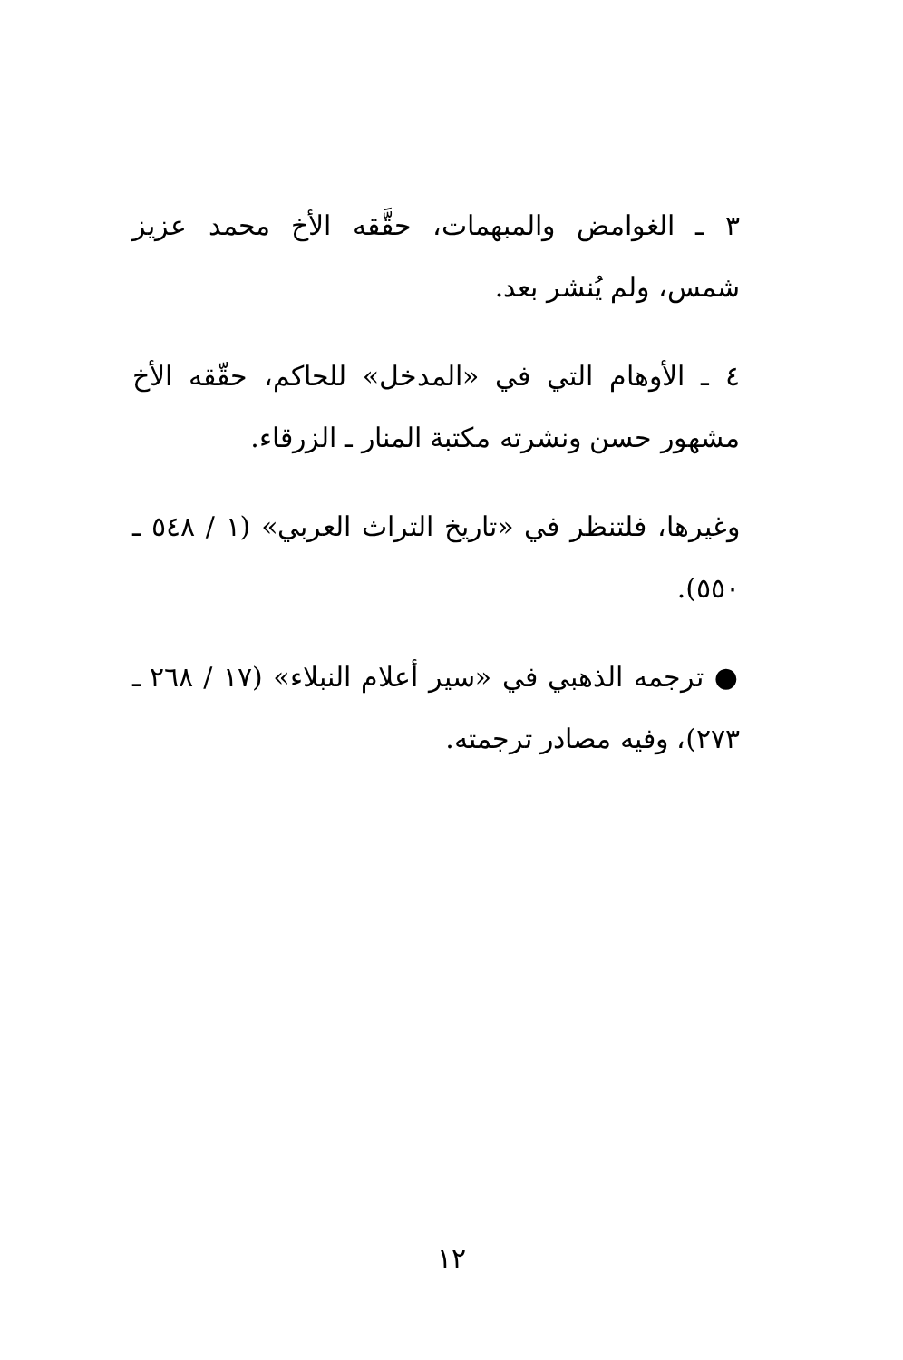٣ ـ الغوامض والمبهمات، حقَّقه الأخ محمد عزيز شمس، ولم يُنشر بعد.
٤ ـ الأوهام التي في «المدخل» للحاكم، حقّقه الأخ مشهور حسن ونشرته مكتبة المنار ـ الزرقاء.
وغيرها، فلتنظر في «تاريخ التراث العربي» (١ / ٥٤٨ ـ ٥٥٠).
● ترجمه الذهبي في «سير أعلام النبلاء» (١٧ / ٢٦٨ ـ ٢٧٣)، وفيه مصادر ترجمته.
١٢